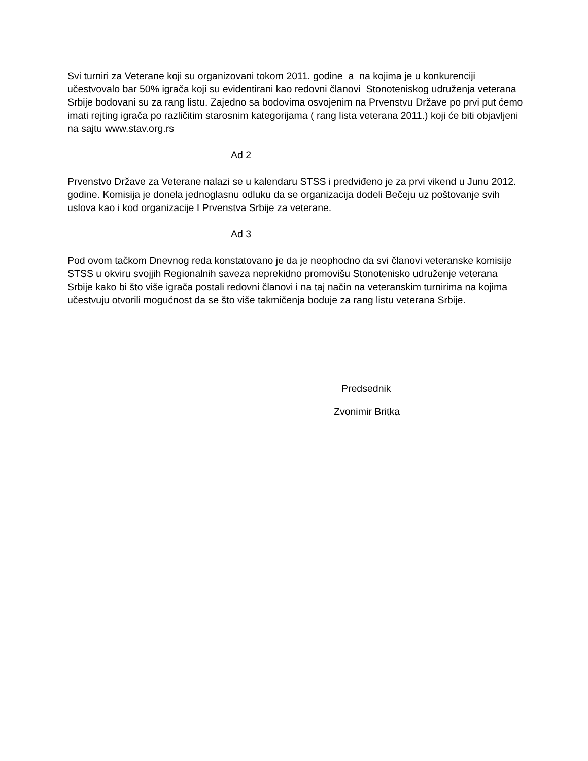Svi turniri za Veterane koji su organizovani tokom 2011. godine a na kojima je u konkurenciji učestvovalo bar 50% igrača koji su evidentirani kao redovni članovi Stonoteniskog udruženja veterana Srbije bodovani su za rang listu. Zajedno sa bodovima osvojenim na Prvenstvu Države po prvi put ćemo imati rejting igrača po različitim starosnim kategorijama ( rang lista veterana 2011.) koji će biti objavljeni na sajtu www.stav.org.rs
Ad 2
Prvenstvo Države za Veterane nalazi se u kalendaru STSS i predviđeno je za prvi vikend u Junu 2012. godine. Komisija je donela jednoglasnu odluku da se organizacija dodeli Bečeju uz poštovanje svih uslova kao i kod organizacije I Prvenstva Srbije za veterane.
Ad 3
Pod ovom tačkom Dnevnog reda konstatovano je da je neophodno da svi članovi veteranske komisije STSS u okviru svojjih Regionalnih saveza neprekidno promovišu Stonotenisko udruženje veterana Srbije kako bi što više igrača postali redovni članovi i na taj način na veteranskim turnirima na kojima učestvuju otvorili mogućnost da se što više takmičenja boduje za rang listu veterana Srbije.
Predsednik
Zvonimir Britka